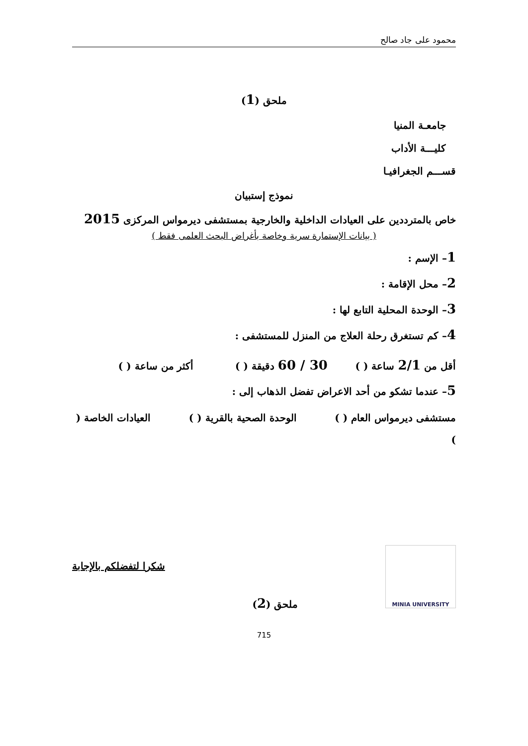محمود على جاد صالح
ملحق (1)
جامعـة المنيا
كليـــة الأداب
قســـم الجغرافيـا
نموذج إستبيان
خاص بالمترددين على العيادات الداخلية والخارجية بمستشفى ديرمواس المركزى 2015
( بيانات الإستمارة سرية وخاصة بأغراض البحث العلمى فقط )
1– الإسم :
2– محل الإقامة :
3– الوحدة المحلية التابع لها :
4– كم تستغرق رحلة العلاج من المنزل للمستشفى :
أقل من 2/1 ساعة ( ) 30 / 60 دقيقة ( ) أكثر من ساعة ( )
5– عندما تشكو من أحد الاعراض تفضل الذهاب إلى :
مستشفى ديرمواس العام ( ) الوحدة الصحية بالقرية ( ) العيادات الخاصة ( )
MINIA UNIVERSITY
ملحق (2)
شكرا لتفضلكم بالإجابة
715